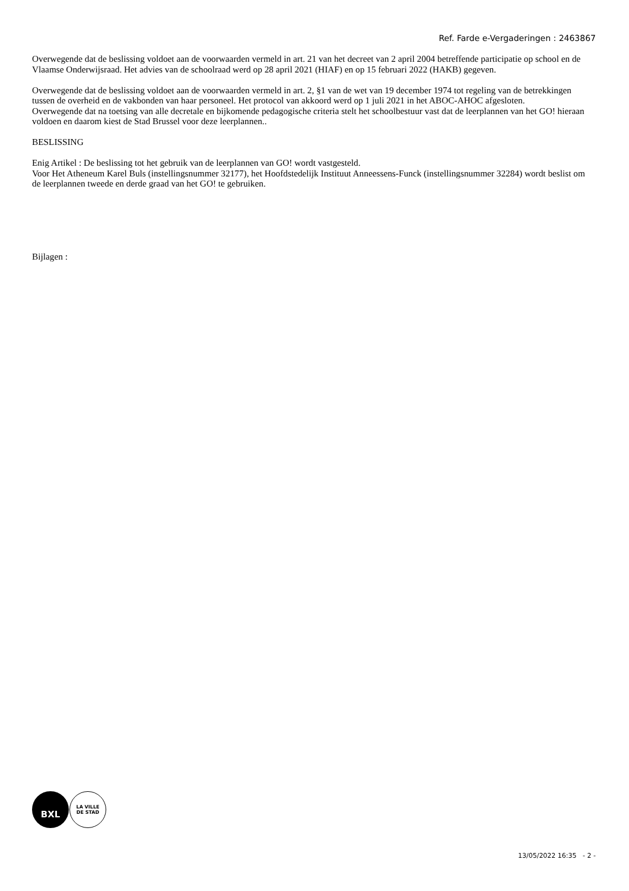Ref. Farde e-Vergaderingen : 2463867
Overwegende dat de beslissing voldoet aan de voorwaarden vermeld in art. 21 van het decreet van 2 april 2004 betreffende participatie op school en de Vlaamse Onderwijsraad. Het advies van de schoolraad werd op 28 april 2021 (HIAF) en op 15 februari 2022 (HAKB) gegeven.
Overwegende dat de beslissing voldoet aan de voorwaarden vermeld in art. 2, §1 van de wet van 19 december 1974 tot regeling van de betrekkingen tussen de overheid en de vakbonden van haar personeel. Het protocol van akkoord werd op 1 juli 2021 in het ABOC-AHOC afgesloten.
Overwegende dat na toetsing van alle decretale en bijkomende pedagogische criteria stelt het schoolbestuur vast dat de leerplannen van het GO! hieraan voldoen en daarom kiest de Stad Brussel voor deze leerplannen..
BESLISSING
Enig Artikel : De beslissing tot het gebruik van de leerplannen van GO! wordt vastgesteld.
Voor Het Atheneum Karel Buls (instellingsnummer 32177), het Hoofdstedelijk Instituut Anneessens-Funck (instellingsnummer 32284) wordt beslist om de leerplannen tweede en derde graad van het GO! te gebruiken.
Bijlagen :
BXL
LA VILLE
DE STAD
13/05/2022 16:35 - 2 -